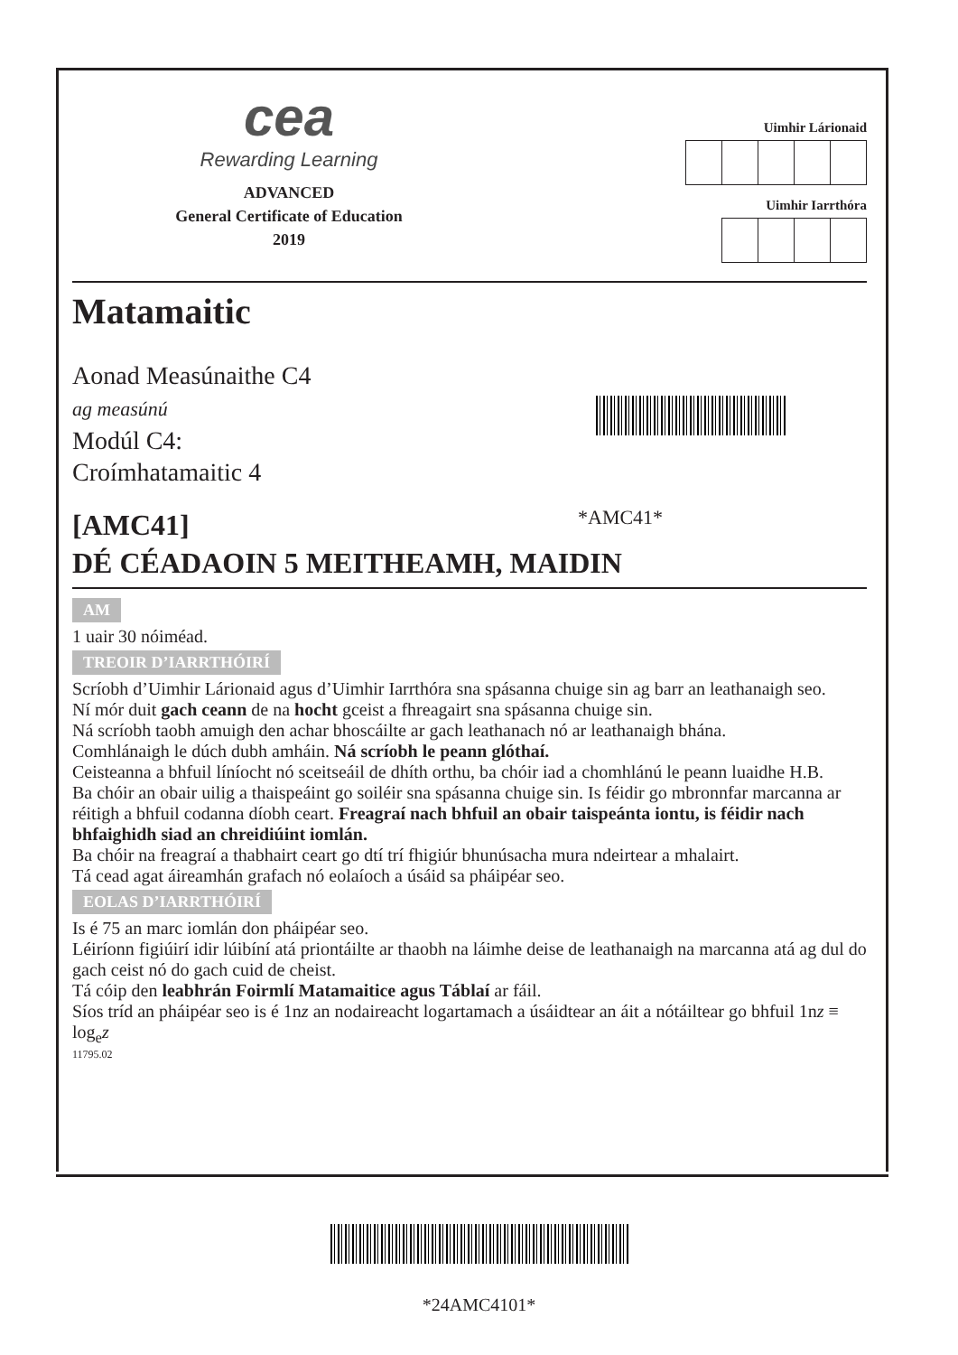cea
Rewarding Learning
ADVANCED
General Certificate of Education
2019
Uimhir Lárionaid
Uimhir Iarrthóra
Matamaitic
Aonad Measúnaithe C4
ag measúnú
Modúl C4:
Croímhatamaitic 4
[AMC41]
*AMC41*
DÉ CÉADAOIN 5 MEITHEAMH, MAIDIN
AM
1 uair 30 nóiméad.
TREOIR D’IARRTHÓIRÍ
Scríobh d’Uimhir Lárionaid agus d’Uimhir Iarrthóra sna spásanna chuige sin ag barr an leathanaigh seo.
Ní mór duit gach ceann de na hocht gceist a fhreagairt sna spásanna chuige sin.
Ná scríobh taobh amuigh den achar bhoscáilte ar gach leathanach nó ar leathanaigh bhána.
Comhlánaigh le dúch dubh amháin. Ná scríobh le peann glóthaí.
Ceisteanna a bhfuil líníocht nó sceitseáil de dhíth orthu, ba chóir iad a chomhlánú le peann luaidhe H.B.
Ba chóir an obair uilig a thaispeáint go soiléir sna spásanna chuige sin. Is féidir go mbronnfar marcanna ar réitigh a bhfuil codanna díobh ceart. Freagraí nach bhfuil an obair taispeánta iontu, is féidir nach bhfaighidh siad an chreidiúint iomlán.
Ba chóir na freagraí a thabhairt ceart go dtí trí fhigiúr bhunúsacha mura ndeirtear a mhalairt.
Tá cead agat áireamhán grafach nó eolaíoch a úsáid sa pháipéar seo.
EOLAS D’IARRTHÓIRÍ
Is é 75 an marc iomlán don pháipéar seo.
Léiríonn figiúirí idir lúibíní atá priontáilte ar thaobh na láimhe deise de leathanaigh na marcanna atá ag dul do gach ceist nó do gach cuid de cheist.
Tá cóip den leabhrán Foirmlí Matamaitice agus Táblaí ar fáil.
Síos tríd an pháipéar seo is é 1nz an nodaireacht logartamach a úsáidtear an áit a nótáiltear go bhfuil 1nz ≡ log<sub>e</sub>z
11795.02
*24AMC4101*